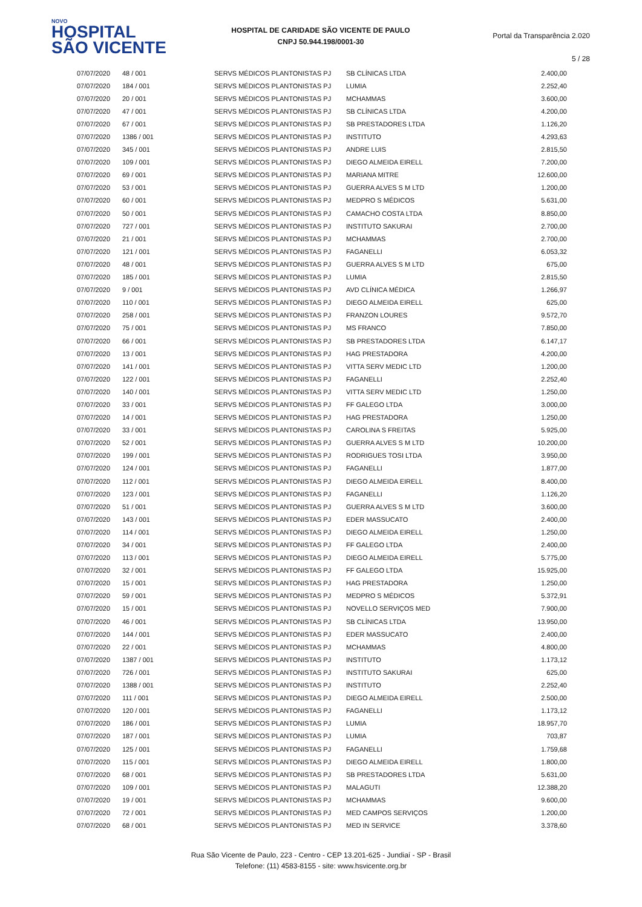NOVO
HOSPITAL
SÃO VICENTE
HOSPITAL DE CARIDADE SÃO VICENTE DE PAULO
CNPJ 50.944.198/0001-30
Portal da Transparência 2.020
5 / 28
| 07/07/2020 | 48 / 001 | SERVS MÉDICOS PLANTONISTAS PJ | SB CLÍNICAS LTDA | 2.400,00 |
| 07/07/2020 | 184 / 001 | SERVS MÉDICOS PLANTONISTAS PJ | LUMIA | 2.252,40 |
| 07/07/2020 | 20 / 001 | SERVS MÉDICOS PLANTONISTAS PJ | MCHAMMAS | 3.600,00 |
| 07/07/2020 | 47 / 001 | SERVS MÉDICOS PLANTONISTAS PJ | SB CLÍNICAS LTDA | 4.200,00 |
| 07/07/2020 | 67 / 001 | SERVS MÉDICOS PLANTONISTAS PJ | SB PRESTADORES LTDA | 1.126,20 |
| 07/07/2020 | 1386 / 001 | SERVS MÉDICOS PLANTONISTAS PJ | INSTITUTO | 4.293,63 |
| 07/07/2020 | 345 / 001 | SERVS MÉDICOS PLANTONISTAS PJ | ANDRE LUIS | 2.815,50 |
| 07/07/2020 | 109 / 001 | SERVS MÉDICOS PLANTONISTAS PJ | DIEGO ALMEIDA EIRELL | 7.200,00 |
| 07/07/2020 | 69 / 001 | SERVS MÉDICOS PLANTONISTAS PJ | MARIANA MITRE | 12.600,00 |
| 07/07/2020 | 53 / 001 | SERVS MÉDICOS PLANTONISTAS PJ | GUERRA ALVES S M LTD | 1.200,00 |
| 07/07/2020 | 60 / 001 | SERVS MÉDICOS PLANTONISTAS PJ | MEDPRO S MÉDICOS | 5.631,00 |
| 07/07/2020 | 50 / 001 | SERVS MÉDICOS PLANTONISTAS PJ | CAMACHO COSTA LTDA | 8.850,00 |
| 07/07/2020 | 727 / 001 | SERVS MÉDICOS PLANTONISTAS PJ | INSTITUTO SAKURAI | 2.700,00 |
| 07/07/2020 | 21 / 001 | SERVS MÉDICOS PLANTONISTAS PJ | MCHAMMAS | 2.700,00 |
| 07/07/2020 | 121 / 001 | SERVS MÉDICOS PLANTONISTAS PJ | FAGANELLI | 6.053,32 |
| 07/07/2020 | 48 / 001 | SERVS MÉDICOS PLANTONISTAS PJ | GUERRA ALVES S M LTD | 675,00 |
| 07/07/2020 | 185 / 001 | SERVS MÉDICOS PLANTONISTAS PJ | LUMIA | 2.815,50 |
| 07/07/2020 | 9 / 001 | SERVS MÉDICOS PLANTONISTAS PJ | AVD CLÍNICA MÉDICA | 1.266,97 |
| 07/07/2020 | 110 / 001 | SERVS MÉDICOS PLANTONISTAS PJ | DIEGO ALMEIDA EIRELL | 625,00 |
| 07/07/2020 | 258 / 001 | SERVS MÉDICOS PLANTONISTAS PJ | FRANZON LOURES | 9.572,70 |
| 07/07/2020 | 75 / 001 | SERVS MÉDICOS PLANTONISTAS PJ | MS FRANCO | 7.850,00 |
| 07/07/2020 | 66 / 001 | SERVS MÉDICOS PLANTONISTAS PJ | SB PRESTADORES LTDA | 6.147,17 |
| 07/07/2020 | 13 / 001 | SERVS MÉDICOS PLANTONISTAS PJ | HAG PRESTADORA | 4.200,00 |
| 07/07/2020 | 141 / 001 | SERVS MÉDICOS PLANTONISTAS PJ | VITTA SERV MEDIC LTD | 1.200,00 |
| 07/07/2020 | 122 / 001 | SERVS MÉDICOS PLANTONISTAS PJ | FAGANELLI | 2.252,40 |
| 07/07/2020 | 140 / 001 | SERVS MÉDICOS PLANTONISTAS PJ | VITTA SERV MEDIC LTD | 1.250,00 |
| 07/07/2020 | 33 / 001 | SERVS MÉDICOS PLANTONISTAS PJ | FF GALEGO LTDA | 3.000,00 |
| 07/07/2020 | 14 / 001 | SERVS MÉDICOS PLANTONISTAS PJ | HAG PRESTADORA | 1.250,00 |
| 07/07/2020 | 33 / 001 | SERVS MÉDICOS PLANTONISTAS PJ | CAROLINA S FREITAS | 5.925,00 |
| 07/07/2020 | 52 / 001 | SERVS MÉDICOS PLANTONISTAS PJ | GUERRA ALVES S M LTD | 10.200,00 |
| 07/07/2020 | 199 / 001 | SERVS MÉDICOS PLANTONISTAS PJ | RODRIGUES TOSI LTDA | 3.950,00 |
| 07/07/2020 | 124 / 001 | SERVS MÉDICOS PLANTONISTAS PJ | FAGANELLI | 1.877,00 |
| 07/07/2020 | 112 / 001 | SERVS MÉDICOS PLANTONISTAS PJ | DIEGO ALMEIDA EIRELL | 8.400,00 |
| 07/07/2020 | 123 / 001 | SERVS MÉDICOS PLANTONISTAS PJ | FAGANELLI | 1.126,20 |
| 07/07/2020 | 51 / 001 | SERVS MÉDICOS PLANTONISTAS PJ | GUERRA ALVES S M LTD | 3.600,00 |
| 07/07/2020 | 143 / 001 | SERVS MÉDICOS PLANTONISTAS PJ | EDER MASSUCATO | 2.400,00 |
| 07/07/2020 | 114 / 001 | SERVS MÉDICOS PLANTONISTAS PJ | DIEGO ALMEIDA EIRELL | 1.250,00 |
| 07/07/2020 | 34 / 001 | SERVS MÉDICOS PLANTONISTAS PJ | FF GALEGO LTDA | 2.400,00 |
| 07/07/2020 | 113 / 001 | SERVS MÉDICOS PLANTONISTAS PJ | DIEGO ALMEIDA EIRELL | 5.775,00 |
| 07/07/2020 | 32 / 001 | SERVS MÉDICOS PLANTONISTAS PJ | FF GALEGO LTDA | 15.925,00 |
| 07/07/2020 | 15 / 001 | SERVS MÉDICOS PLANTONISTAS PJ | HAG PRESTADORA | 1.250,00 |
| 07/07/2020 | 59 / 001 | SERVS MÉDICOS PLANTONISTAS PJ | MEDPRO S MÉDICOS | 5.372,91 |
| 07/07/2020 | 15 / 001 | SERVS MÉDICOS PLANTONISTAS PJ | NOVELLO SERVIÇOS MED | 7.900,00 |
| 07/07/2020 | 46 / 001 | SERVS MÉDICOS PLANTONISTAS PJ | SB CLÍNICAS LTDA | 13.950,00 |
| 07/07/2020 | 144 / 001 | SERVS MÉDICOS PLANTONISTAS PJ | EDER MASSUCATO | 2.400,00 |
| 07/07/2020 | 22 / 001 | SERVS MÉDICOS PLANTONISTAS PJ | MCHAMMAS | 4.800,00 |
| 07/07/2020 | 1387 / 001 | SERVS MÉDICOS PLANTONISTAS PJ | INSTITUTO | 1.173,12 |
| 07/07/2020 | 726 / 001 | SERVS MÉDICOS PLANTONISTAS PJ | INSTITUTO SAKURAI | 625,00 |
| 07/07/2020 | 1388 / 001 | SERVS MÉDICOS PLANTONISTAS PJ | INSTITUTO | 2.252,40 |
| 07/07/2020 | 111 / 001 | SERVS MÉDICOS PLANTONISTAS PJ | DIEGO ALMEIDA EIRELL | 2.500,00 |
| 07/07/2020 | 120 / 001 | SERVS MÉDICOS PLANTONISTAS PJ | FAGANELLI | 1.173,12 |
| 07/07/2020 | 186 / 001 | SERVS MÉDICOS PLANTONISTAS PJ | LUMIA | 18.957,70 |
| 07/07/2020 | 187 / 001 | SERVS MÉDICOS PLANTONISTAS PJ | LUMIA | 703,87 |
| 07/07/2020 | 125 / 001 | SERVS MÉDICOS PLANTONISTAS PJ | FAGANELLI | 1.759,68 |
| 07/07/2020 | 115 / 001 | SERVS MÉDICOS PLANTONISTAS PJ | DIEGO ALMEIDA EIRELL | 1.800,00 |
| 07/07/2020 | 68 / 001 | SERVS MÉDICOS PLANTONISTAS PJ | SB PRESTADORES LTDA | 5.631,00 |
| 07/07/2020 | 109 / 001 | SERVS MÉDICOS PLANTONISTAS PJ | MALAGUTI | 12.388,20 |
| 07/07/2020 | 19 / 001 | SERVS MÉDICOS PLANTONISTAS PJ | MCHAMMAS | 9.600,00 |
| 07/07/2020 | 72 / 001 | SERVS MÉDICOS PLANTONISTAS PJ | MED CAMPOS SERVIÇOS | 1.200,00 |
| 07/07/2020 | 68 / 001 | SERVS MÉDICOS PLANTONISTAS PJ | MED IN SERVICE | 3.378,60 |
Rua São Vicente de Paulo, 223 - Centro - CEP 13.201-625 - Jundiaí - SP - Brasil
Telefone: (11) 4583-8155 - site: www.hsvicente.org.br